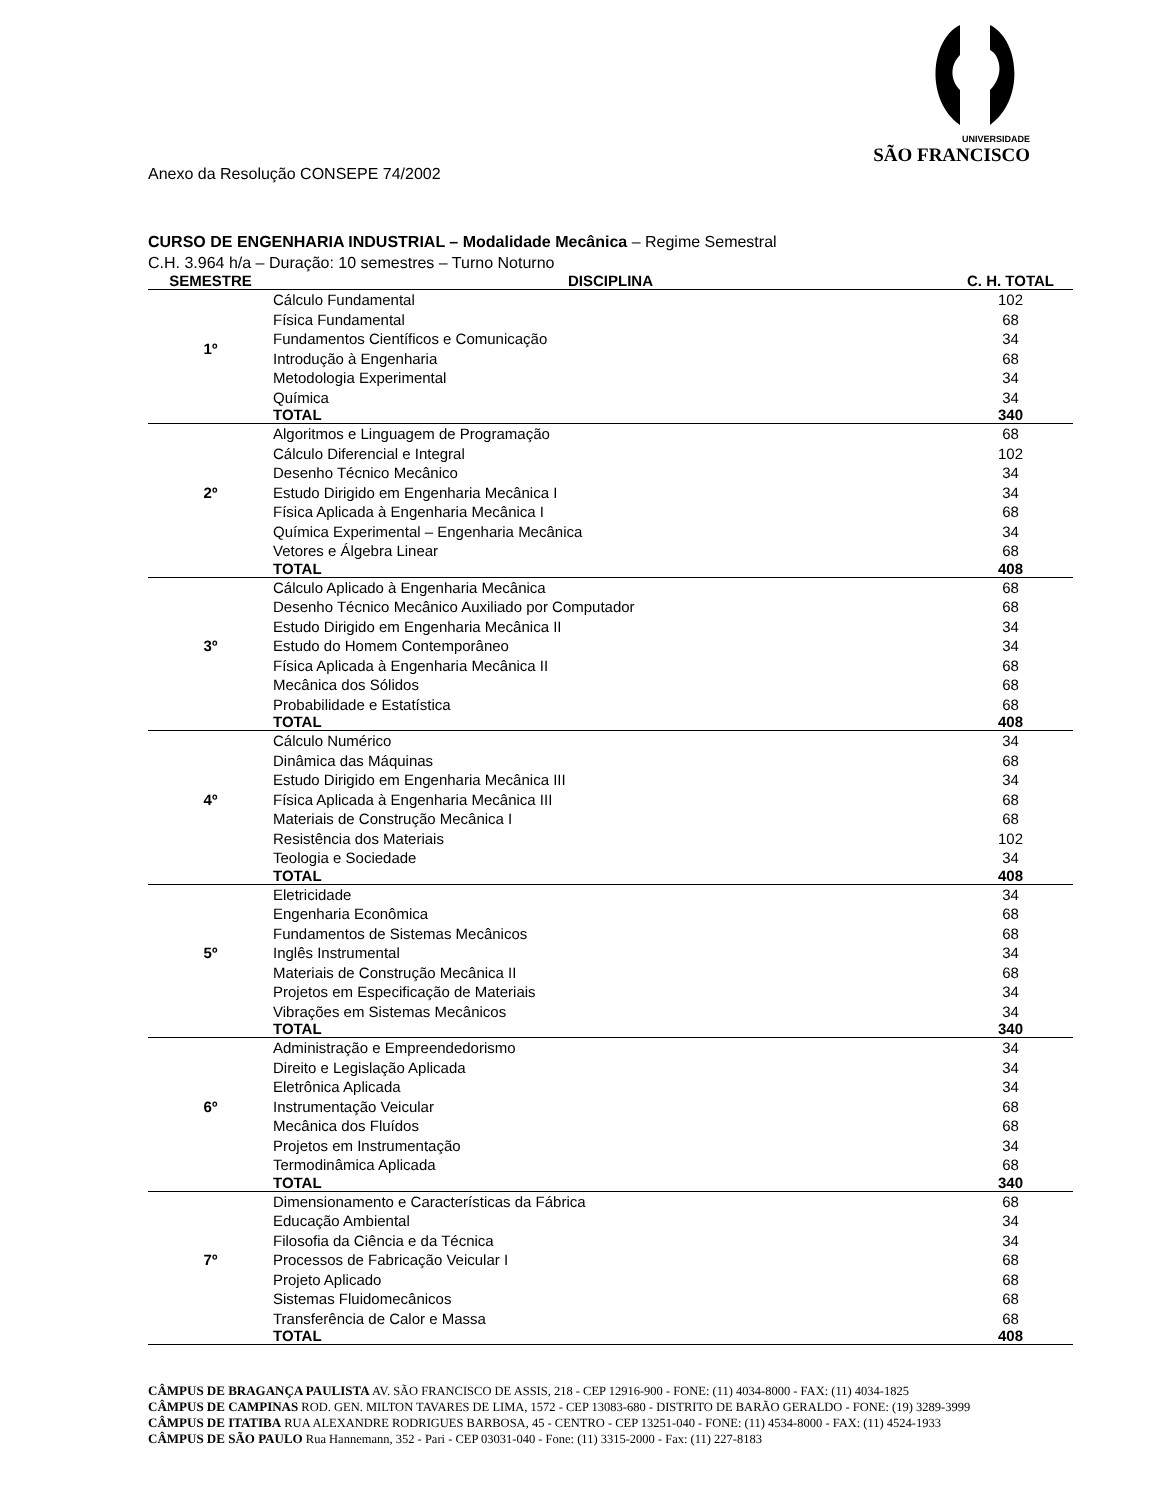UNIVERSIDADE
SÃO FRANCISCO
Anexo da Resolução CONSEPE 74/2002
CURSO DE ENGENHARIA INDUSTRIAL – Modalidade Mecânica – Regime Semestral
C.H. 3.964 h/a – Duração: 10 semestres – Turno Noturno
| SEMESTRE | DISCIPLINA | C. H. TOTAL |
| --- | --- | --- |
| 1º | Cálculo Fundamental | 102 |
| | Física Fundamental | 68 |
| | Fundamentos Científicos e Comunicação | 34 |
| | Introdução à Engenharia | 68 |
| | Metodologia Experimental | 34 |
| | Química | 34 |
| | TOTAL | 340 |
| 2º | Algoritmos e Linguagem de Programação | 68 |
| | Cálculo Diferencial e Integral | 102 |
| | Desenho Técnico Mecânico | 34 |
| | Estudo Dirigido em Engenharia Mecânica I | 34 |
| | Física Aplicada à Engenharia Mecânica I | 68 |
| | Química Experimental – Engenharia Mecânica | 34 |
| | Vetores e Álgebra Linear | 68 |
| | TOTAL | 408 |
| 3º | Cálculo Aplicado à Engenharia Mecânica | 68 |
| | Desenho Técnico Mecânico Auxiliado por Computador | 68 |
| | Estudo Dirigido em Engenharia Mecânica II | 34 |
| | Estudo do Homem Contemporâneo | 34 |
| | Física Aplicada à Engenharia Mecânica II | 68 |
| | Mecânica dos Sólidos | 68 |
| | Probabilidade e Estatística | 68 |
| | TOTAL | 408 |
| 4º | Cálculo Numérico | 34 |
| | Dinâmica das Máquinas | 68 |
| | Estudo Dirigido em Engenharia Mecânica III | 34 |
| | Física Aplicada à Engenharia Mecânica III | 68 |
| | Materiais de Construção Mecânica I | 68 |
| | Resistência dos Materiais | 102 |
| | Teologia e Sociedade | 34 |
| | TOTAL | 408 |
| 5º | Eletricidade | 34 |
| | Engenharia Econômica | 68 |
| | Fundamentos de Sistemas Mecânicos | 68 |
| | Inglês Instrumental | 34 |
| | Materiais de Construção Mecânica II | 68 |
| | Projetos em Especificação de Materiais | 34 |
| | Vibrações em Sistemas Mecânicos | 34 |
| | TOTAL | 340 |
| 6º | Administração e Empreendedorismo | 34 |
| | Direito e Legislação Aplicada | 34 |
| | Eletrônica Aplicada | 34 |
| | Instrumentação Veicular | 68 |
| | Mecânica dos Fluídos | 68 |
| | Projetos em Instrumentação | 34 |
| | Termodinâmica Aplicada | 68 |
| | TOTAL | 340 |
| 7º | Dimensionamento e Características da Fábrica | 68 |
| | Educação Ambiental | 34 |
| | Filosofia da Ciência e da Técnica | 34 |
| | Processos de Fabricação Veicular I | 68 |
| | Projeto Aplicado | 68 |
| | Sistemas Fluidomecânicos | 68 |
| | Transferência de Calor e Massa | 68 |
| | TOTAL | 408 |
CÂMPUS DE BRAGANÇA PAULISTA AV. SÃO FRANCISCO DE ASSIS, 218 - CEP 12916-900 - FONE: (11) 4034-8000 - FAX: (11) 4034-1825
CÂMPUS DE CAMPINAS ROD. GEN. MILTON TAVARES DE LIMA, 1572 - CEP 13083-680 - DISTRITO DE BARÃO GERALDO - FONE: (19) 3289-3999
CÂMPUS DE ITATIBA RUA ALEXANDRE RODRIGUES BARBOSA, 45 - CENTRO - CEP 13251-040 - FONE: (11) 4534-8000 - FAX: (11) 4524-1933
CÂMPUS DE SÃO PAULO Rua Hannemann, 352 - Pari - CEP 03031-040 - Fone: (11) 3315-2000 - Fax: (11) 227-8183